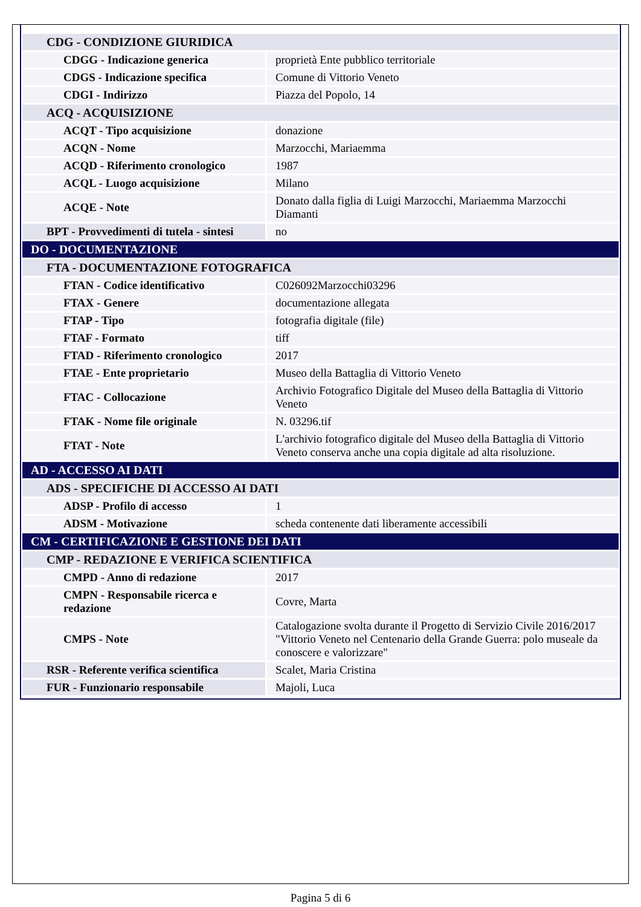| CDG - CONDIZIONE GIURIDICA | |
| CDGG - Indicazione generica | proprietà Ente pubblico territoriale |
| CDGS - Indicazione specifica | Comune di Vittorio Veneto |
| CDGI - Indirizzo | Piazza del Popolo, 14 |
| ACQ - ACQUISIZIONE | |
| ACQT - Tipo acquisizione | donazione |
| ACQN - Nome | Marzocchi, Mariaemma |
| ACQD - Riferimento cronologico | 1987 |
| ACQL - Luogo acquisizione | Milano |
| ACQE - Note | Donato dalla figlia di Luigi Marzocchi, Mariaemma Marzocchi Diamanti |
| BPT - Provvedimenti di tutela - sintesi | no |
| DO - DOCUMENTAZIONE | |
| FTA - DOCUMENTAZIONE FOTOGRAFICA | |
| FTAN - Codice identificativo | C026092Marzocchi03296 |
| FTAX - Genere | documentazione allegata |
| FTAP - Tipo | fotografia digitale (file) |
| FTAF - Formato | tiff |
| FTAD - Riferimento cronologico | 2017 |
| FTAE - Ente proprietario | Museo della Battaglia di Vittorio Veneto |
| FTAC - Collocazione | Archivio Fotografico Digitale del Museo della Battaglia di Vittorio Veneto |
| FTAK - Nome file originale | N. 03296.tif |
| FTAT - Note | L'archivio fotografico digitale del Museo della Battaglia di Vittorio Veneto conserva anche una copia digitale ad alta risoluzione. |
| AD - ACCESSO AI DATI | |
| ADS - SPECIFICHE DI ACCESSO AI DATI | |
| ADSP - Profilo di accesso | 1 |
| ADSM - Motivazione | scheda contenente dati liberamente accessibili |
| CM - CERTIFICAZIONE E GESTIONE DEI DATI | |
| CMP - REDAZIONE E VERIFICA SCIENTIFICA | |
| CMPD - Anno di redazione | 2017 |
| CMPN - Responsabile ricerca e redazione | Covre, Marta |
| CMPS - Note | Catalogazione svolta durante il Progetto di Servizio Civile 2016/2017 "Vittorio Veneto nel Centenario della Grande Guerra: polo museale da conoscere e valorizzare" |
| RSR - Referente verifica scientifica | Scalet, Maria Cristina |
| FUR - Funzionario responsabile | Majoli, Luca |
Pagina 5 di 6